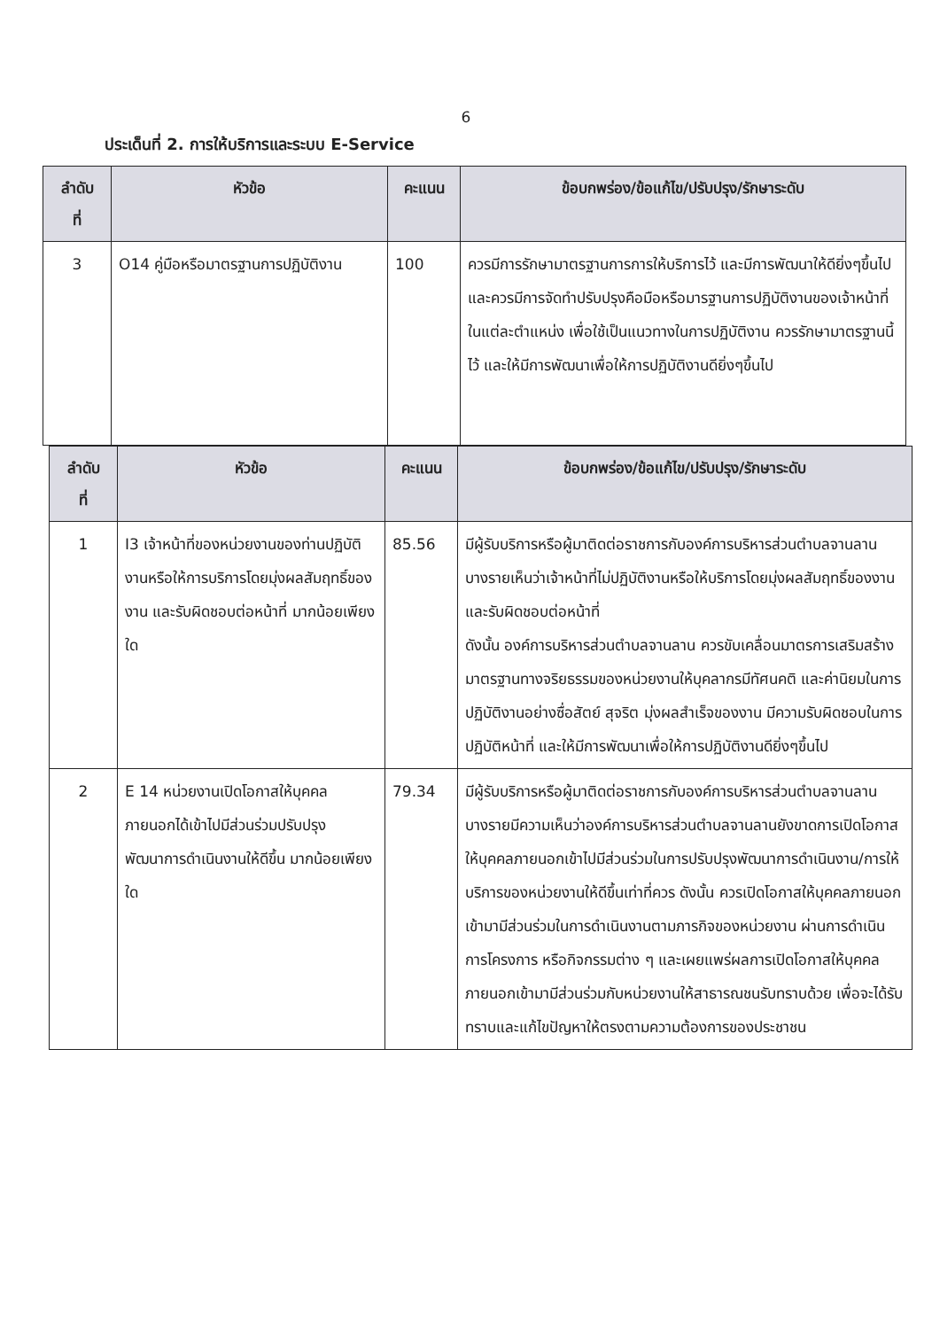6
ประเด็นที่ 2. การให้บริการและระบบ E-Service
| ลำดับ ที่ | หัวข้อ | คะแนน | ข้อบกพร่อง/ข้อแก้ไข/ปรับปรุง/รักษาระดับ |
| --- | --- | --- | --- |
| 3 | O14 คู่มือหรือมาตรฐานการปฏิบัติงาน | 100 | ควรมีการรักษามาตรฐานการการให้บริการไว้ และมีการพัฒนาให้ดียิ่งๆขึ้นไป และควรมีการจัดทำปรับปรุงคือมือหรือมารฐานการปฏิบัติงานของเจ้าหน้าที่ในแต่ละตำแหน่ง เพื่อใช้เป็นแนวทางในการปฏิบัติงาน ควรรักษามาตรฐานนี้ไว้ และให้มีการพัฒนาเพื่อให้การปฏิบัติงานดียิ่งๆขึ้นไป |
| ลำดับ ที่ | หัวข้อ | คะแนน | ข้อบกพร่อง/ข้อแก้ไข/ปรับปรุง/รักษาระดับ |
| --- | --- | --- | --- |
| 1 | I3 เจ้าหน้าที่ของหน่วยงานของท่านปฏิบัติงานหรือให้การบริการโดยมุ่งผลสัมฤทธิ์ของงาน และรับผิดชอบต่อหน้าที่ มากน้อยเพียงใด | 85.56 | มีผู้รับบริการหรือผู้มาติดต่อราชการกับองค์การบริหารส่วนตำบลจานลาน บางรายเห็นว่าเจ้าหน้าที่ไม่ปฏิบัติงานหรือให้บริการโดยมุ่งผลสัมฤทธิ์ของงาน และรับผิดชอบต่อหน้าที่ ดังนั้น องค์การบริหารส่วนตำบลจานลาน ควรขับเคลื่อนมาตรการเสริมสร้างมาตรฐานทางจริยธรรมของหน่วยงานให้บุคลากรมีทัศนคติ และค่านิยมในการปฏิบัติงานอย่างซื่อสัตย์ สุจริต มุ่งผลสำเร็จของงาน มีความรับผิดชอบในการปฏิบัติหน้าที่ และให้มีการพัฒนาเพื่อให้การปฏิบัติงานดียิ่งๆขึ้นไป |
| 2 | E 14 หน่วยงานเปิดโอกาสให้บุคคลภายนอกได้เข้าไปมีส่วนร่วมปรับปรุงพัฒนาการดำเนินงานให้ดีขึ้น มากน้อยเพียงใด | 79.34 | มีผู้รับบริการหรือผู้มาติดต่อราชการกับองค์การบริหารส่วนตำบลจานลาน บางรายมีความเห็นว่าองค์การบริหารส่วนตำบลจานลานยังขาดการเปิดโอกาสให้บุคคลภายนอกเข้าไปมีส่วนร่วมในการปรับปรุงพัฒนาการดำเนินงาน/การให้บริการของหน่วยงานให้ดีขึ้นเท่าที่ควร ดังนั้น ควรเปิดโอกาสให้บุคคลภายนอกเข้ามามีส่วนร่วมในการดำเนินงานตามภารกิจของหน่วยงาน ผ่านการดำเนินการโครงการ หรือกิจกรรมต่าง ๆ และเผยแพร่ผลการเปิดโอกาสให้บุคคลภายนอกเข้ามามีส่วนร่วมกับหน่วยงานให้สาธารณชนรับทราบด้วย เพื่อจะได้รับทราบและแก้ไขปัญหาให้ตรงตามความต้องการของประชาชน |